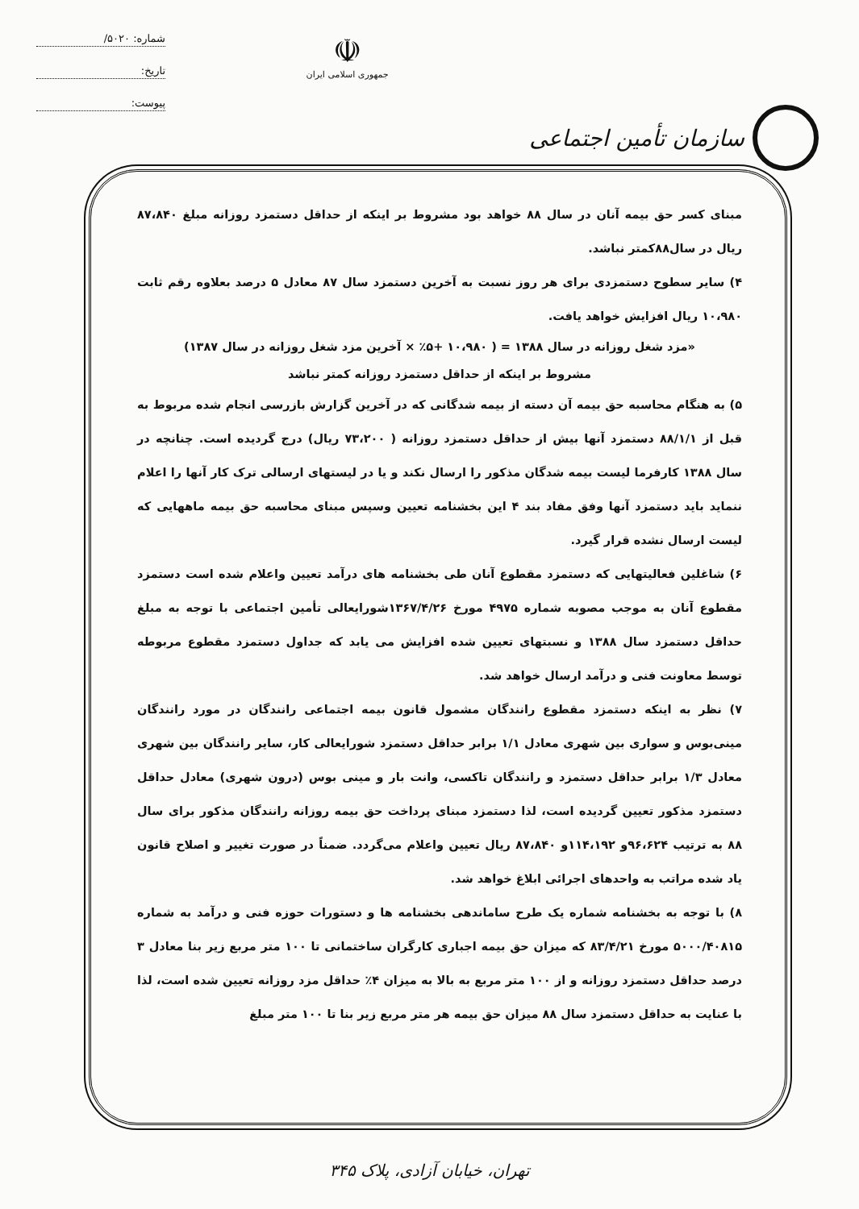سازمان تأمین اجتماعی
☫
جمهوری اسلامی ایران
شماره: ۵۰۲۰/
تاریخ:
پیوست:
مبنای کسر حق بیمه آنان در سال ۸۸ خواهد بود مشروط بر اینکه از حداقل دستمزد روزانه مبلغ ۸۷،۸۴۰ ریال در سال۸۸کمتر نباشد.
۴) سایر سطوح دستمزدی برای هر روز نسبت به آخرین دستمزد سال ۸۷ معادل ۵ درصد بعلاوه رقم ثابت ۱۰،۹۸۰ ریال افزایش خواهد یافت.
«مزد شغل روزانه در سال ۱۳۸۸ = ( ۱۰،۹۸۰ +۵٪ × آخرین مزد شغل روزانه در سال ۱۳۸۷)
مشروط بر اینکه از حداقل دستمزد روزانه کمتر نباشد
۵) به هنگام محاسبه حق بیمه آن دسته از بیمه شدگانی که در آخرین گزارش بازرسی انجام شده مربوط به قبل از ۸۸/۱/۱ دستمزد آنها بیش از حداقل دستمزد روزانه ( ۷۳،۲۰۰ ریال) درج گردیده است. چنانچه در سال ۱۳۸۸ کارفرما لیست بیمه شدگان مذکور را ارسال نکند و یا در لیستهای ارسالی ترک کار آنها را اعلام ننماید باید دستمزد آنها وفق مفاد بند ۴ این بخشنامه تعیین وسپس مبنای محاسبه حق بیمه ماههایی که لیست ارسال نشده قرار گیرد.
۶) شاغلین فعالیتهایی که دستمزد مقطوع آنان طی بخشنامه های درآمد تعیین واعلام شده است دستمزد مقطوع آنان به موجب مصوبه شماره ۴۹۷۵ مورخ ۱۳۶۷/۴/۲۶شورایعالی تأمین اجتماعی با توجه به مبلغ حداقل دستمزد سال ۱۳۸۸ و نسبتهای تعیین شده افزایش می یابد که جداول دستمزد مقطوع مربوطه توسط معاونت فنی و درآمد ارسال خواهد شد.
۷) نظر به اینکه دستمزد مقطوع رانندگان مشمول قانون بیمه اجتماعی رانندگان در مورد رانندگان مینی‌بوس و سواری بین شهری معادل ۱/۱ برابر حداقل دستمزد شورایعالی کار، سایر رانندگان بین شهری معادل ۱/۳ برابر حداقل دستمزد و رانندگان تاکسی، وانت بار و مینی بوس (درون شهری) معادل حداقل دستمزد مذکور تعیین گردیده است، لذا دستمزد مبنای پرداخت حق بیمه روزانه رانندگان مذکور برای سال ۸۸ به ترتیب ۹۶،۶۲۴و ۱۱۴،۱۹۲و ۸۷،۸۴۰ ریال تعیین واعلام می‌گردد. ضمناً در صورت تغییر و اصلاح قانون یاد شده مراتب به واحدهای اجرائی ابلاغ خواهد شد.
۸) با توجه به بخشنامه شماره یک طرح ساماندهی بخشنامه ها و دستورات حوزه فنی و درآمد به شماره ۵۰۰۰/۴۰۸۱۵ مورخ ۸۳/۴/۲۱ که میزان حق بیمه اجباری کارگران ساختمانی تا ۱۰۰ متر مربع زیر بنا معادل ۳ درصد حداقل دستمزد روزانه و از ۱۰۰ متر مربع به بالا به میزان ۴٪ حداقل مزد روزانه تعیین شده است، لذا با عنایت به حداقل دستمزد سال ۸۸ میزان حق بیمه هر متر مربع زیر بنا تا ۱۰۰ متر مبلغ
تهران، خیابان آزادی، پلاک ۳۴۵